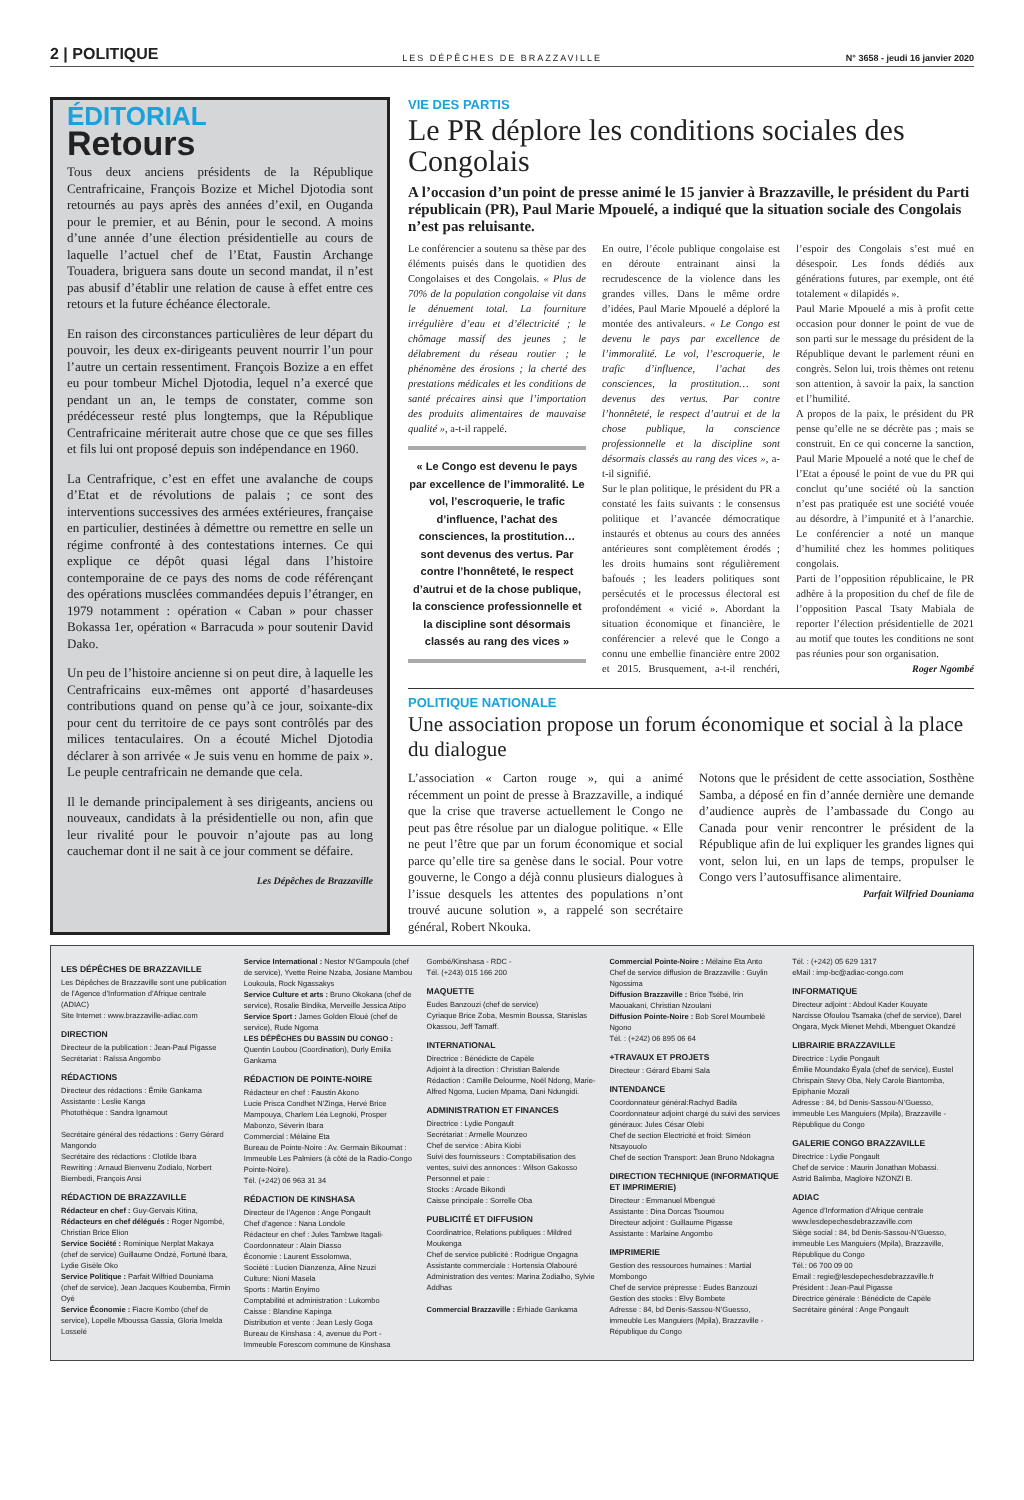2 | POLITIQUE LES DÉPÊCHES DE BRAZZAVILLE N° 3658 - jeudi 16 janvier 2020
ÉDITORIAL
Retours
Tous deux anciens présidents de la République Centrafricaine, François Bozize et Michel Djotodia sont retournés au pays après des années d’exil, en Ouganda pour le premier, et au Bénin, pour le second. A moins d’une année d’une élection présidentielle au cours de laquelle l’actuel chef de l’Etat, Faustin Archange Touadera, briguera sans doute un second mandat, il n’est pas abusif d’établir une relation de cause à effet entre ces retours et la future échéance électorale.
En raison des circonstances particulières de leur départ du pouvoir, les deux ex-dirigeants peuvent nourrir l’un pour l’autre un certain ressentiment. François Bozize a en effet eu pour tombeur Michel Djotodia, lequel n’a exercé que pendant un an, le temps de constater, comme son prédécesseur resté plus longtemps, que la République Centrafricaine mériterait autre chose que ce que ses filles et fils lui ont proposé depuis son indépendance en 1960.
La Centrafrique, c’est en effet une avalanche de coups d’Etat et de révolutions de palais ; ce sont des interventions successives des armées extérieures, française en particulier, destinées à démettre ou remettre en selle un régime confronté à des contestations internes. Ce qui explique ce dépôt quasi légal dans l’histoire contemporaine de ce pays des noms de code référençant des opérations musclées commandées depuis l’étranger, en 1979 notamment : opération « Caban » pour chasser Bokassa 1er, opération « Barracuda » pour soutenir David Dako.
Un peu de l’histoire ancienne si on peut dire, à laquelle les Centrafricains eux-mêmes ont apporté d’hasardeuses contributions quand on pense qu’à ce jour, soixante-dix pour cent du territoire de ce pays sont contrôlés par des milices tentaculaires. On a écouté Michel Djotodia déclarer à son arrivée « Je suis venu en homme de paix ». Le peuple centrafricain ne demande que cela.
Il le demande principalement à ses dirigeants, anciens ou nouveaux, candidats à la présidentielle ou non, afin que leur rivalité pour le pouvoir n’ajoute pas au long cauchemar dont il ne sait à ce jour comment se défaire.
Les Dépêches de Brazzaville
VIE DES PARTIS
Le PR déplore les conditions sociales des Congolais
A l’occasion d’un point de presse animé le 15 janvier à Brazzaville, le président du Parti républicain (PR), Paul Marie Mpouelé, a indiqué que la situation sociale des Congolais n’est pas reluisante.
Le conférencier a soutenu sa thèse par des éléments puisés dans le quotidien des Congolaises et des Congolais. « Plus de 70% de la population congolaise vit dans le dénuement total. La fourniture irrégulière d’eau et d’électricité ; le chômage massif des jeunes ; le délabrement du réseau routier ; le phénomène des érosions ; la cherté des prestations médicales et les conditions de santé précaires ainsi que l’importation des produits alimentaires de mauvaise qualité », a-t-il rappelé.
« Le Congo est devenu le pays par excellence de l’immoralité. Le vol, l’escroquerie, le trafic d’influence, l’achat des consciences, la prostitution… sont devenus des vertus. Par contre l’honnêteté, le respect d’autrui et de la chose publique, la conscience professionnelle et la discipline sont désormais classés au rang des vices »
En outre, l’école publique congolaise est en déroute entrainant ainsi la recrudescence de la violence dans les grandes villes. Dans le même ordre d’idées, Paul Marie Mpouelé a déploré la montée des antivaleurs. « Le Congo est devenu le pays par excellence de l’immoralité. Le vol, l’escroquerie, le trafic d’influence, l’achat des consciences, la prostitution… sont devenus des vertus. Par contre l’honnêteté, le respect d’autrui et de la chose publique, la conscience professionnelle et la discipline sont désormais classés au rang des vices », a-t-il signifié.
Sur le plan politique, le président du PR a constaté les faits suivants : le consensus politique et l’avancée démocratique instaurés et obtenus au cours des années antérieures sont complètement érodés ; les droits humains sont régulièrement bafoués ; les leaders politiques sont persécutés et le processus électoral est profondément « vicié ». Abordant la situation économique et financière, le conférencier a relevé que le Congo a connu une embellie financière entre 2002 et 2015. Brusquement, a-t-il renchéri, l’espoir des Congolais s’est mué en désespoir. Les fonds dédiés aux générations futures, par exemple, ont été totalement « dilapidés ».
Paul Marie Mpouelé a mis à profit cette occasion pour donner le point de vue de son parti sur le message du président de la République devant le parlement réuni en congrès. Selon lui, trois thèmes ont retenu son attention, à savoir la paix, la sanction et l’humilité.
A propos de la paix, le président du PR pense qu’elle ne se décrète pas ; mais se construit. En ce qui concerne la sanction, Paul Marie Mpouelé a noté que le chef de l’Etat a épousé le point de vue du PR qui conclut qu’une société où la sanction n’est pas pratiquée est une société vouée au désordre, à l’impunité et à l’anarchie. Le conférencier a noté un manque d’humilité chez les hommes politiques congolais.
Parti de l’opposition républicaine, le PR adhère à la proposition du chef de file de l’opposition Pascal Tsaty Mabiala de reporter l’élection présidentielle de 2021 au motif que toutes les conditions ne sont pas réunies pour son organisation.
Roger Ngombé
POLITIQUE NATIONALE
Une association propose un forum économique et social à la place du dialogue
L’association « Carton rouge », qui a animé récemment un point de presse à Brazzaville, a indiqué que la crise que traverse actuellement le Congo ne peut pas être résolue par un dialogue politique. « Elle ne peut l’être que par un forum économique et social parce qu’elle tire sa genèse dans le social. Pour votre gouverne, le Congo a déjà connu plusieurs dialogues à l’issue desquels les attentes des populations n’ont trouvé aucune solution », a rappelé son secrétaire général, Robert Nkouka.
Notons que le président de cette association, Sosthène Samba, a déposé en fin d’année dernière une demande d’audience auprès de l’ambassade du Congo au Canada pour venir rencontrer le président de la République afin de lui expliquer les grandes lignes qui vont, selon lui, en un laps de temps, propulser le Congo vers l’autosuffisance alimentaire.
Parfait Wilfried Douniama
LES DÉPÊCHES DE BRAZZAVILLE
Les Dépêches de Brazzaville sont une publication de l’Agence d’Information d’Afrique centrale (ADIAC)
Site Internet : www.brazzaville-adiac.com
DIRECTION
Directeur de la publication : Jean-Paul Pigasse
Secrétariat : Raïssa Angombo
RÉDACTIONS
Directeur des rédactions : Émile Gankama
Assistante : Leslie Kanga
Photothèque : Sandra Ignamout
Secrétaire général des rédactions : Gerry Gérard Mangondo
Secrétaire des rédactions : Clotilde Ibara
Rewriting : Arnaud Bienvenu Zodialo, Norbert Biembedi, François Ansi
RÉDACTION DE BRAZZAVILLE
Rédacteur en chef : Guy-Gervais Kitina, Rédacteurs en chef délégués : Roger Ngombé, Christian Brice Elion
Service Société : Rominique Nerplat Makaya (chef de service) Guillaume Ondzé, Fortuné Ibara, Lydie Gisèle Oko
Service Politique : Parfait Wilfried Douniama (chef de service), Jean Jacques Koubemba, Firmin Oyé
Service Économie : Fiacre Kombo (chef de service), Lopelle Mboussa Gassia, Gloria Imelda Losselé
Service International : Nestor N’Gampoula (chef de service), Yvette Reine Nzaba, Josiane Mambou Loukoula, Rock Ngassakys
Service Culture et arts : Bruno Okokana (chef de service), Rosalie Bindika, Merveille Jessica Atipo
Service Sport : James Golden Eloué (chef de service), Rude Ngoma
LES DÉPÊCHES DU BASSIN DU CONGO : Quentin Loubou (Coordination), Durly Emilia Gankama
RÉDACTION DE POINTE-NOIRE
Rédacteur en chef : Faustin Akono
Lucie Prisca Condhet N’Zinga, Hervé Brice Mampouya, Charlem Léa Legnoki, Prosper Mabonzo, Séverin Ibara
Commercial : Mélaine Eta
Bureau de Pointe-Noire : Av. Germain Bikoumat : Immeuble Les Palmiers (à côté de la Radio-Congo Pointe-Noire).
Tél. (+242) 06 963 31 34
RÉDACTION DE KINSHASA
Directeur de l’Agence : Ange Pongault
Chef d’agence : Nana Londole
Rédacteur en chef : Jules Tambwe Itagali-Coordonnateur : Alain Diasso
Économie : Laurent Essolomwa,
Société : Lucien Dianzenza, Aline Nzuzi
Culture: Nioni Masela
Sports : Martin Enyimo
Comptabilité et administration : Lukombo
Caisse : Blandine Kapinga
Distribution et vente : Jean Lesly Goga
Bureau de Kinshasa : 4, avenue du Port - Immeuble Forescom commune de Kinshasa
Gombé/Kinshasa - RDC -
Tél. (+243) 015 166 200
MAQUETTE
Eudes Banzouzi (chef de service)
Cyriaque Brice Zoba, Mesmin Boussa, Stanislas Okassou, Jeff Tamaff.
INTERNATIONAL
Directrice : Bénédicte de Capèle
Adjoint à la direction : Christian Balende
Rédaction : Camille Delourme, Noël Ndong, Marie-Alfred Ngoma, Lucien Mpama, Dani Ndungidi.
ADMINISTRATION ET FINANCES
Directrice : Lydie Pongault
Secrétariat : Armelle Mounzeo
Chef de service : Abira Kiobi
Suivi des fournisseurs : Comptabilisation des ventes, suivi des annonces : Wilson Gakosso
Personnel et paie :
Stocks : Arcade Bikondi
Caisse principale : Sorrelle Oba
PUBLICITÉ ET DIFFUSION
Coordinatrice, Relations publiques : Mildred Moukenga
Chef de service publicité : Rodrigue Ongagna
Assistante commerciale : Hortensia Olabouré
Administration des ventes: Marina Zodialho, Sylvie Addhas
Commercial Brazzaville : Erhiade Gankama
Commercial Pointe-Noire : Mélaine Eta Anto
Chef de service diffusion de Brazzaville : Guylin Ngossima
Diffusion Brazzaville : Brice Tsébé, Irin Maouakani, Christian Nzoulani
Diffusion Pointe-Noire : Bob Sorel Moumbelé Ngono
Tél. : (+242) 06 895 06 64
+TRAVAUX ET PROJETS
Directeur : Gérard Ebami Sala
INTENDANCE
Coordonnateur général:Rachyd Badila
Coordonnateur adjoint chargé du suivi des services généraux: Jules César Olebi
Chef de section Electricité et froid: Siméon Ntsayouolo
Chef de section Transport: Jean Bruno Ndokagna
DIRECTION TECHNIQUE (INFORMATIQUE ET IMPRIMERIE)
Directeur : Emmanuel Mbengué
Assistante : Dina Dorcas Tsoumou
Directeur adjoint : Guillaume Pigasse
Assistante : Marlaine Angombo
IMPRIMERIE
Gestion des ressources humaines : Martial Mombongo
Chef de service prépresse : Eudes Banzouzi
Gestion des stocks : Elvy Bombete
Adresse : 84, bd Denis-Sassou-N’Guesso, immeuble Les Manguiers (Mpila), Brazzaville - République du Congo
Tél. : (+242) 05 629 1317
eMail : imp-bc@adiac-congo.com
INFORMATIQUE
Directeur adjoint : Abdoul Kader Kouyate
Narcisse Ofoulou Tsamaka (chef de service), Darel Ongara, Myck Mienet Mehdi, Mbenguet Okandzé
LIBRAIRIE BRAZZAVILLE
Directrice : Lydie Pongault
Émilie Moundako Éyala (chef de service), Eustel Chrispain Stevy Oba, Nely Carole Biantomba, Epiphanie Mozali
Adresse : 84, bd Denis-Sassou-N’Guesso, immeuble Les Manguiers (Mpila), Brazzaville - République du Congo
GALERIE CONGO BRAZZAVILLE
Directrice : Lydie Pongault
Chef de service : Maurin Jonathan Mobassi.
Astrid Balimba, Magloire NZONZI B.
ADIAC
Agence d’Information d’Afrique centrale
www.lesdepechesdebrazzaville.com
Siège social : 84, bd Denis-Sassou-N’Guesso, immeuble Les Manguiers (Mpila), Brazzaville, République du Congo
Tél.: 06 700 09 00
Email : regie@lesdepechesdebrazzaville.fr
Président : Jean-Paul Pigasse
Directrice générale : Bénédicte de Capèle
Secrétaire général : Ange Pongault